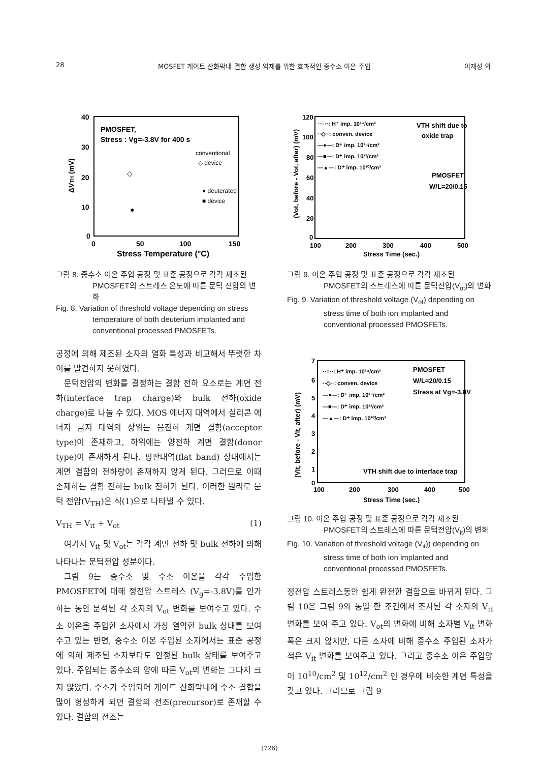28 MOSFET 게이트 산화막내 결함 생성 억제를 위한 효과적인 중수소 이온 주입 이재성 외
40
30
20
10
0
0
50
100
150
Stress Temperature (°C)
ΔVTH (mV)
PMOSFET,
Stress : Vg=-3.8V for 400 s
conventional
◇ device
● deuterated
■ device
◇
●
그림 8. 중수소 이온 주입 공정 및 표준 공정으로 각각 제조된 PMOSFET의 스트레스 온도에 따른 문턱 전압의 변화
Fig. 8. Variation of threshold voltage depending on stress temperature of both deuterium implanted and conventional processed PMOSFETs.
공정에 의해 제조된 소자의 열화 특성과 비교해서 뚜렷한 차이를 발견하지 못하였다.
문턱전압의 변화를 결정하는 결함 전하 요소로는 계면 전하(interface trap charge)와 bulk 전하(oxide charge)로 나눌 수 있다. MOS 에너지 대역에서 실리콘 에너지 금지 대역의 상위는 음전하 계면 결함(acceptor type)이 존재하고, 하위에는 양전하 계면 결함(donor type)이 존재하게 된다. 평판대역(flat band) 상태에서는 계면 결함의 전하량이 존재하지 않게 된다. 그러므로 이때 존재하는 결함 전하는 bulk 전하가 된다. 이러한 원리로 문턱 전압(V<sub>TH</sub>)은 식(1)으로 나타낼 수 있다.
V<sub>TH</sub> = V<sub>it</sub> + V<sub>ot</sub> (1)
여기서 V<sub>it</sub> 및 V<sub>ot</sub>는 각각 계면 전하 및 bulk 전하에 의해 나타나는 문턱전압 성분이다.
그림 9는 중수소 및 수소 이온을 각각 주입한 PMOSFET에 대해 정전압 스트레스 (V<sub>g</sub>=-3.8V)를 인가하는 동안 분석된 각 소자의 V<sub>ot</sub> 변화를 보여주고 있다. 수소 이온을 주입한 소자에서 가장 열악한 bulk 상태를 보여주고 있는 반면, 중수소 이온 주입된 소자에서는 표준 공정에 의해 제조된 소자보다도 안정된 bulk 상태를 보여주고 있다. 주입되는 중수소의 양에 따른 V<sub>ot</sub>의 변화는 그다지 크지 않았다. 수소가 주입되어 게이트 산화막내에 수소 결합을 많이 형성하게 되면 결함의 전조(precursor)로 존재할 수 있다. 결함의 전조는
120
100
80
60
40
20
0
100
200
300
400
500
Stress Time (sec.)
(Vot, before - Vot, after) (mV)
··○··: H⁺ imp. 10¹⁴/cm²
··◇··: conven. device
—●—: D⁺ imp. 10¹⁴/cm²
—■—: D⁺ imp. 10¹²/cm²
—▲—: D⁺ imp. 10¹⁰/cm²
VTH shift due to
oxide trap
PMOSFET
W/L=20/0.15
그림 9. 이온 주입 공정 및 표준 공정으로 각각 제조된 PMOSFET의 스트레스에 따른 문턱전압(V<sub>ot</sub>)의 변화
Fig. 9. Variation of threshold voltage (V<sub>ot</sub>) depending on stress time of both ion implanted and conventional processed PMOSFETs.
7
6
5
4
3
2
1
0
100
200
300
400
500
Stress Time (sec.)
(Vit, before - Vit, after) (mV)
··○··: H⁺ imp. 10¹⁴/cm²
··◇··: conven. device
—●—: D⁺ imp. 10¹⁴/cm²
—■—: D⁺ imp. 10¹²/cm²
—▲—: D⁺ imp. 10¹⁰/cm²
PMOSFET
W/L=20/0.15
Stress at Vg=-3.8V
VTH shift due to interface trap
그림 10. 이온 주입 공정 및 표준 공정으로 각각 제조된 PMOSFET의 스트레스에 따른 문턱전압(V<sub>it</sub>)의 변화
Fig. 10. Variation of threshold voltage (V<sub>it</sub>)) depending on stress time of both ion implanted and conventional processed PMOSFETs.
정전압 스트레스동안 쉽게 완전한 결함으로 바뀌게 된다. 그림 10은 그림 9와 동일 한 조건에서 조사된 각 소자의 V<sub>it</sub> 변화를 보여 주고 있다. V<sub>ot</sub>의 변화에 비해 소자별 V<sub>it</sub> 변화 폭은 크지 않지만, 다른 소자에 비해 중수소 주입된 소자가 적은 V<sub>it</sub> 변화를 보여주고 있다. 그리고 중수소 이온 주입양이 10<sup>10</sup>/cm<sup>2</sup> 및 10<sup>12</sup>/cm<sup>2</sup> 인 경우에 비슷한 계면 특성을 갖고 있다. 그러므로 그림 9
(726)